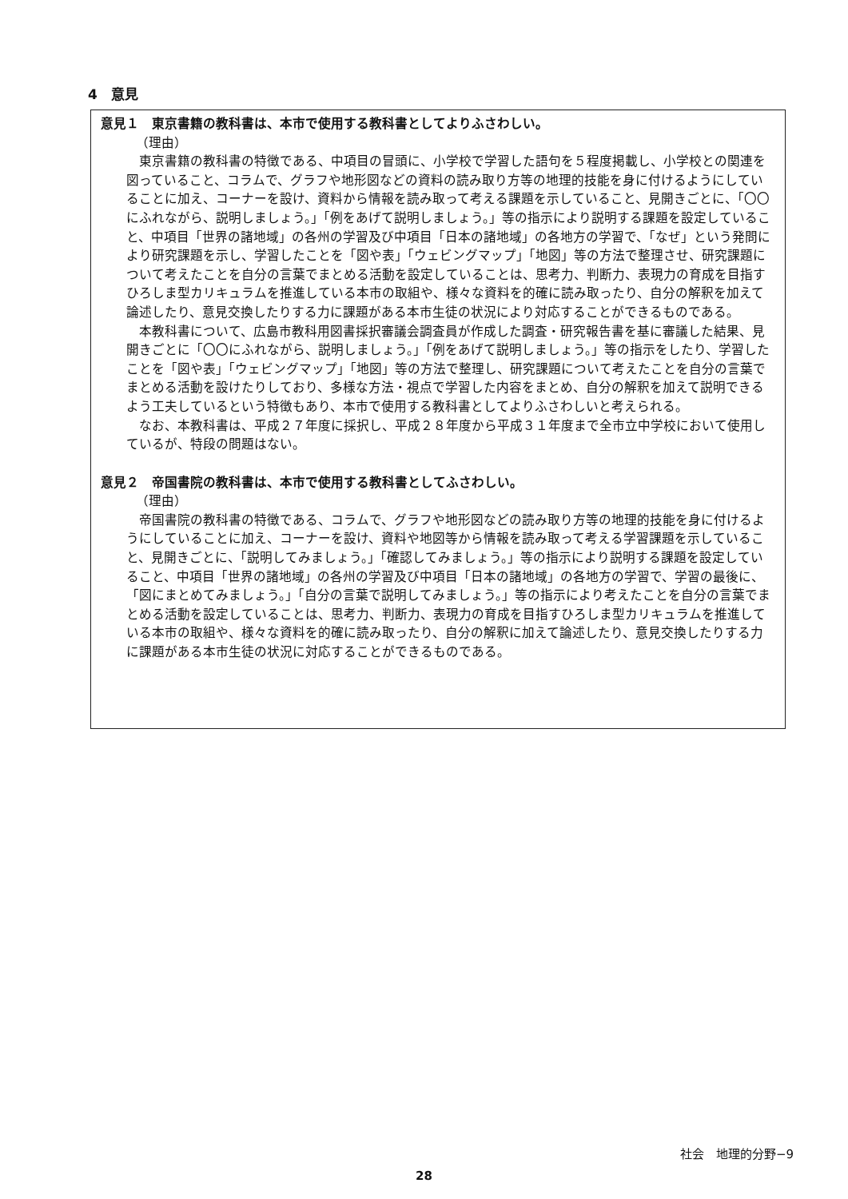4　意見
意見１　東京書籍の教科書は、本市で使用する教科書としてよりふさわしい。
（理由）
東京書籍の教科書の特徴である、中項目の冒頭に、小学校で学習した語句を５程度掲載し、小学校との関連を図っていること、コラムで、グラフや地形図などの資料の読み取り方等の地理的技能を身に付けるようにしていることに加え、コーナーを設け、資料から情報を読み取って考える課題を示していること、見開きごとに、「〇〇にふれながら、説明しましょう。」「例をあげて説明しましょう。」等の指示により説明する課題を設定していること、中項目「世界の諸地域」の各州の学習及び中項目「日本の諸地域」の各地方の学習で、「なぜ」という発問により研究課題を示し、学習したことを「図や表」「ウェビングマップ」「地図」等の方法で整理させ、研究課題について考えたことを自分の言葉でまとめる活動を設定していることは、思考力、判断力、表現力の育成を目指すひろしま型カリキュラムを推進している本市の取組や、様々な資料を的確に読み取ったり、自分の解釈を加えて論述したり、意見交換したりする力に課題がある本市生徒の状況により対応することができるものである。
本教科書について、広島市教科用図書採択審議会調査員が作成した調査・研究報告書を基に審議した結果、見開きごとに「〇〇にふれながら、説明しましょう。」「例をあげて説明しましょう。」等の指示をしたり、学習したことを「図や表」「ウェビングマップ」「地図」等の方法で整理し、研究課題について考えたことを自分の言葉でまとめる活動を設けたりしており、多様な方法・視点で学習した内容をまとめ、自分の解釈を加えて説明できるよう工夫しているという特徴もあり、本市で使用する教科書としてよりふさわしいと考えられる。
なお、本教科書は、平成２７年度に採択し、平成２８年度から平成３１年度まで全市立中学校において使用しているが、特段の問題はない。
意見２　帝国書院の教科書は、本市で使用する教科書としてふさわしい。
（理由）
帝国書院の教科書の特徴である、コラムで、グラフや地形図などの読み取り方等の地理的技能を身に付けるようにしていることに加え、コーナーを設け、資料や地図等から情報を読み取って考える学習課題を示していること、見開きごとに、「説明してみましょう。」「確認してみましょう。」等の指示により説明する課題を設定していること、中項目「世界の諸地域」の各州の学習及び中項目「日本の諸地域」の各地方の学習で、学習の最後に、「図にまとめてみましょう。」「自分の言葉で説明してみましょう。」等の指示により考えたことを自分の言葉でまとめる活動を設定していることは、思考力、判断力、表現力の育成を目指すひろしま型カリキュラムを推進している本市の取組や、様々な資料を的確に読み取ったり、自分の解釈に加えて論述したり、意見交換したりする力に課題がある本市生徒の状況に対応することができるものである。
社会　地理的分野−9
28